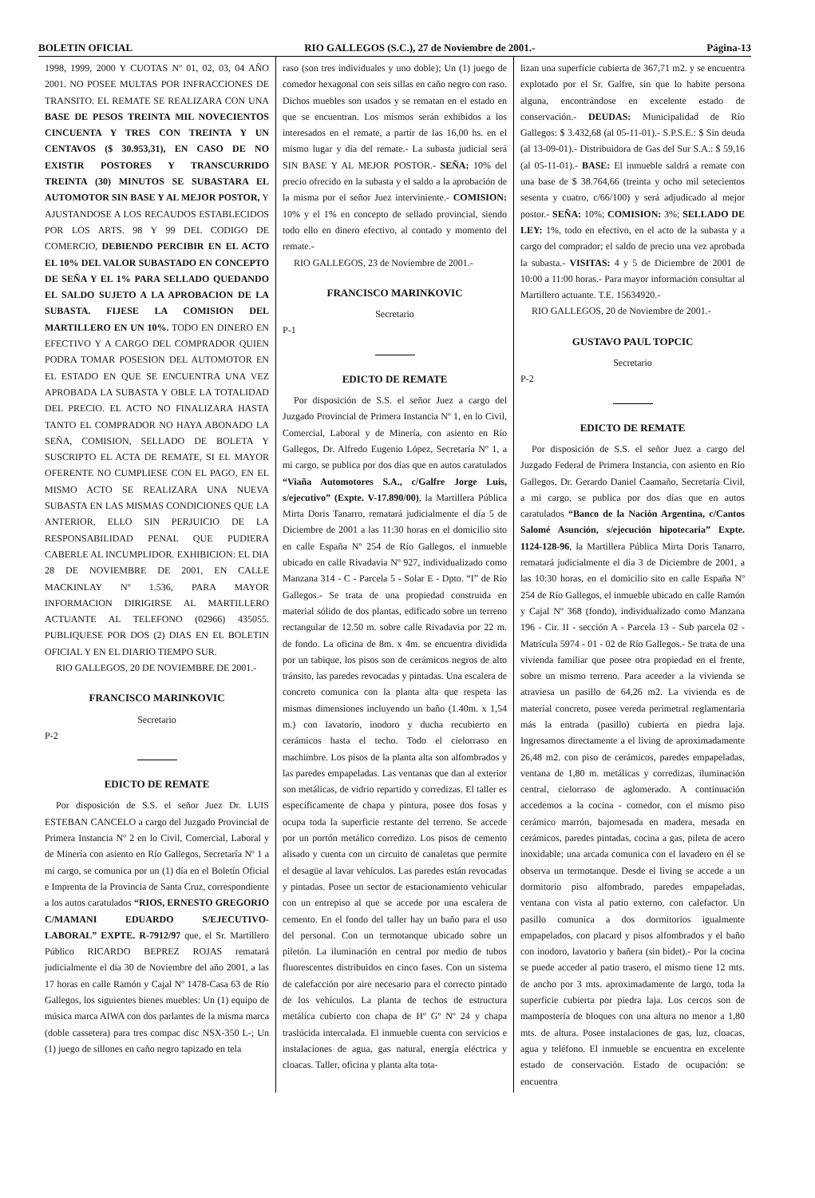BOLETIN OFICIAL RIO GALLEGOS (S.C.), 27 de Noviembre de 2001.- Página-13
1998, 1999, 2000 Y CUOTAS Nº 01, 02, 03, 04 AÑO 2001. NO POSEE MULTAS POR INFRACCIONES DE TRANSITO. EL REMATE SE REALIZARA CON UNA BASE DE PESOS TREINTA MIL NOVECIENTOS CINCUENTA Y TRES CON TREINTA Y UN CENTAVOS ($ 30.953,31), EN CASO DE NO EXISTIR POSTORES Y TRANSCURRIDO TREINTA (30) MINUTOS SE SUBASTARA EL AUTOMOTOR SIN BASE Y AL MEJOR POSTOR, Y AJUSTANDOSE A LOS RECAUDOS ESTABLECIDOS POR LOS ARTS. 98 Y 99 DEL CODIGO DE COMERCIO, DEBIENDO PERCIBIR EN EL ACTO EL 10% DEL VALOR SUBASTADO EN CONCEPTO DE SEÑA Y EL 1% PARA SELLADO QUEDANDO EL SALDO SUJETO A LA APROBACION DE LA SUBASTA. FIJESE LA COMISION DEL MARTILLERO EN UN 10%. TODO EN DINERO EN EFECTIVO Y A CARGO DEL COMPRADOR QUIEN PODRA TOMAR POSESION DEL AUTOMOTOR EN EL ESTADO EN QUE SE ENCUENTRA UNA VEZ APROBADA LA SUBASTA Y OBLE LA TOTALIDAD DEL PRECIO. EL ACTO NO FINALIZARA HASTA TANTO EL COMPRADOR NO HAYA ABONADO LA SEÑA, COMISION, SELLADO DE BOLETA Y SUSCRIPTO EL ACTA DE REMATE, SI EL MAYOR OFERENTE NO CUMPLIESE CON EL PAGO, EN EL MISMO ACTO SE REALIZARA UNA NUEVA SUBASTA EN LAS MISMAS CONDICIONES QUE LA ANTERIOR, ELLO SIN PERJUICIO DE LA RESPONSABILIDAD PENAL QUE PUDIERA CABERLE AL INCUMPLIDOR. EXHIBICION: EL DIA 28 DE NOVIEMBRE DE 2001, EN CALLE MACKINLAY Nº 1.536, PARA MAYOR INFORMACION DIRIGIRSE AL MARTILLERO ACTUANTE AL TELEFONO (02966) 435055. PUBLIQUESE POR DOS (2) DIAS EN EL BOLETIN OFICIAL Y EN EL DIARIO TIEMPO SUR.
RIO GALLEGOS, 20 DE NOVIEMBRE DE 2001.-
FRANCISCO MARINKOVIC
Secretario
P-2
EDICTO DE REMATE
Por disposición de S.S. el señor Juez Dr. LUIS ESTEBAN CANCELO a cargo del Juzgado Provincial de Primera Instancia Nº 2 en lo Civil, Comercial, Laboral y de Minería con asiento en Río Gallegos, Secretaría Nº 1 a mi cargo, se comunica por un (1) día en el Boletín Oficial e Imprenta de la Provincia de Santa Cruz, correspondiente a los autos caratulados “RIOS, ERNESTO GREGORIO C/MAMANI EDUARDO S/EJECUTIVO-LABORAL” EXPTE. R-7912/97 que, el Sr. Martillero Público RICARDO BEPREZ ROJAS rematará judicialmente el día 30 de Noviembre del año 2001, a las 17 horas en calle Ramón y Cajal Nº 1478-Casa 63 de Río Gallegos, los siguientes bienes muebles: Un (1) equipo de música marca AIWA con dos parlantes de la misma marca (doble cassetera) para tres compac disc NSX-350 L-; Un (1) juego de sillones en caño negro tapizado en tela
raso (son tres individuales y uno doble); Un (1) juego de comedor hexagonal con seis sillas en caño negro con raso. Dichos muebles son usados y se rematan en el estado en que se encuentran. Los mismos serán exhibidos a los interesados en el remate, a partir de las 16,00 hs. en el mismo lugar y día del remate.- La subasta judicial será SIN BASE Y AL MEJOR POSTOR.- SEÑA: 10% del precio ofrecido en la subasta y el saldo a la aprobación de la misma por el señor Juez interviniente.- COMISION: 10% y el 1% en concepto de sellado provincial, siendo todo ello en dinero efectivo, al contado y momento del remate.-
RIO GALLEGOS, 23 de Noviembre de 2001.-
FRANCISCO MARINKOVIC
Secretario
P-1
EDICTO DE REMATE
Por disposición de S.S. el señor Juez a cargo del Juzgado Provincial de Primera Instancia Nº 1, en lo Civil, Comercial, Laboral y de Minería, con asiento en Río Gallegos, Dr. Alfredo Eugenio López, Secretaría Nº 1, a mi cargo, se publica por dos días que en autos caratulados “Viaña Automotores S.A., c/Galfre Jorge Luis, s/ejecutivo” (Expte. V-17.890/00), la Martillera Pública Mirta Doris Tanarro, rematará judicialmente el día 5 de Diciembre de 2001 a las 11:30 horas en el domicilio sito en calle España Nº 254 de Río Gallegos, el inmueble ubicado en calle Rivadavia Nº 927, individualizado como Manzana 314 - C - Parcela 5 - Solar E - Dpto. “I” de Río Gallegos.- Se trata de una propiedad construida en material sólido de dos plantas, edificado sobre un terreno rectangular de 12.50 m. sobre calle Rivadavia por 22 m. de fondo. La oficina de 8m. x 4m. se encuentra dividida por un tabique, los pisos son de cerámicos negros de alto tránsito, las paredes revocadas y pintadas. Una escalera de concreto comunica con la planta alta que respeta las mismas dimensiones incluyendo un baño (1.40m. x 1,54 m.) con lavatorio, inodoro y ducha recubierto en cerámicos hasta el techo. Todo el cielorraso en machimbre. Los pisos de la planta alta son alfombrados y las paredes empapeladas. Las ventanas que dan al exterior son metálicas, de vidrio repartido y corredizas. El taller es específicamente de chapa y pintura, posee dos fosas y ocupa toda la superficie restante del terreno. Se accede por un portón metálico corredizo. Los pisos de cemento alisado y cuenta con un circuito de canaletas que permite el desagüe al lavar vehículos. Las paredes están revocadas y pintadas. Posee un sector de estacionamiento vehicular con un entrepiso al que se accede por una escalera de cemento. En el fondo del taller hay un baño para el uso del personal. Con un termotanque ubicado sobre un piletón. La iluminación en central por medio de tubos fluorescentes distribuidos en cinco fases. Con un sistema de calefacción por aire necesario para el correcto pintado de los vehículos. La planta de techos de estructura metálica cubierto con chapa de Hº Gº Nº 24 y chapa traslúcida intercalada. El inmueble cuenta con servicios e instalaciones de agua, gas natural, energía eléctrica y cloacas. Taller, oficina y planta alta tota-
lizan una superficie cubierta de 367,71 m2. y se encuentra explotado por el Sr. Galfre, sin que lo habite persona alguna, encontrándose en excelente estado de conservación.- DEUDAS: Municipalidad de Río Gallegos: $ 3.432,68 (al 05-11-01).- S.P.S.E.: $ Sin deuda (al 13-09-01).- Distribuidora de Gas del Sur S.A.: $ 59,16 (al 05-11-01).- BASE: El inmueble saldrá a remate con una base de $ 38.764,66 (treinta y ocho mil setecientos sesenta y cuatro, c/66/100) y será adjudicado al mejor postor.- SEÑA: 10%; COMISION: 3%; SELLADO DE LEY: 1%, todo en efectivo, en el acto de la subasta y a cargo del comprador; el saldo de precio una vez aprobada la subasta.- VISITAS: 4 y 5 de Diciembre de 2001 de 10:00 a 11:00 horas.- Para mayor información consultar al Martillero actuante. T.E. 15634920.-
RIO GALLEGOS, 20 de Noviembre de 2001.-
GUSTAVO PAUL TOPCIC
Secretario
P-2
EDICTO DE REMATE
Por disposición de S.S. el señor Juez a cargo del Juzgado Federal de Primera Instancia, con asiento en Río Gallegos, Dr. Gerardo Daniel Caamaño, Secretaría Civil, a mi cargo, se publica por dos días que en autos caratulados “Banco de la Nación Argentina, c/Cantos Salomé Asunción, s/ejecución hipotecaria” Expte. 1124-128-96, la Martillera Pública Mirta Doris Tanarro, rematará judicialmente el día 3 de Diciembre de 2001, a las 10:30 horas, en el domicilio sito en calle España Nº 254 de Río Gallegos, el inmueble ubicado en calle Ramón y Cajal Nº 368 (fondo), individualizado como Manzana 196 - Cir. II - sección A - Parcela 13 - Sub parcela 02 - Matrícula 5974 - 01 - 02 de Río Gallegos.- Se trata de una vivienda familiar que posee otra propiedad en el frente, sobre un mismo terreno. Para aceeder a la vivienda se atraviesa un pasillo de 64,26 m2. La vivienda es de material concreto, posee vereda perimetral reglamentaria más la entrada (pasillo) cubierta en piedra laja. Ingresamos directamente a el living de aproximadamente 26,48 m2. con piso de cerámicos, paredes empapeladas, ventana de 1,80 m. metálicas y corredizas, iluminación central, cielorraso de aglomerado. A continuación accedemos a la cocina - comedor, con el mismo piso cerámico marrón, bajomesada en madera, mesada en cerámicos, paredes pintadas, cocina a gas, pileta de acero inoxidable; una arcada comunica con el lavadero en él se observa un termotanque. Desde el living se accede a un dormitorio piso alfombrado, paredes empapeladas, ventana con vista al patio externo, con calefactor. Un pasillo comunica a dos dormitorios igualmente empapelados, con placard y pisos alfombrados y el baño con inodoro, lavatorio y bañera (sin bidet).- Por la cocina se puede acceder al patio trasero, el mismo tiene 12 mts. de ancho por 3 mts. aproximadamente de largo, toda la superficie cubierta por piedra laja. Los cercos son de mampostería de bloques con una altura no menor a 1,80 mts. de altura. Posee instalaciones de gas, luz, cloacas, agua y teléfono. El inmueble se encuentra en excelente estado de conservación. Estado de ocupación: se encuentra